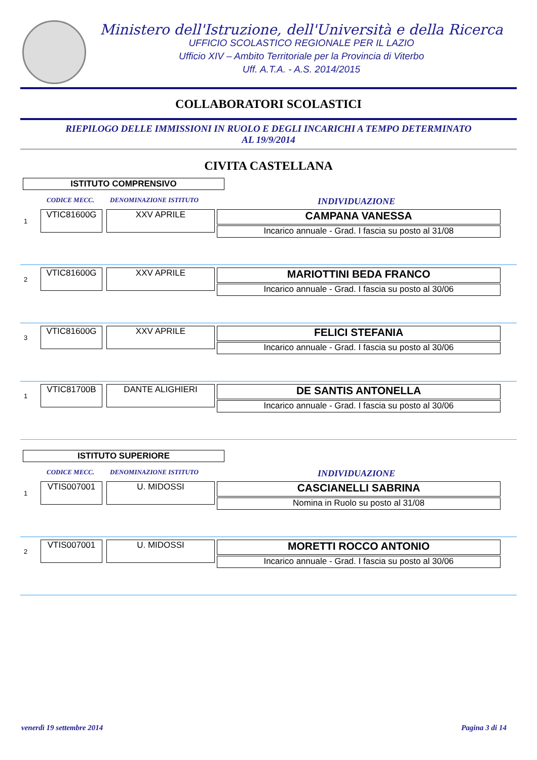Ministero dell'Istruzione, dell'Università e della Ricerca
UFFICIO SCOLASTICO REGIONALE PER IL LAZIO
Ufficio XIV – Ambito Territoriale per la Provincia di Viterbo
Uff. A.T.A. - A.S. 2014/2015
COLLABORATORI SCOLASTICI
RIEPILOGO DELLE IMMISSIONI IN RUOLO E DEGLI INCARICHI A TEMPO DETERMINATO
AL 19/9/2014
CIVITA CASTELLANA
ISTITUTO COMPRENSIVO
CODICE MECC. DENOMINAZIONE ISTITUTO INDIVIDUAZIONE
1
VTIC81600G XXV APRILE
CAMPANA VANESSA
Incarico annuale - Grad. I fascia su posto al 31/08
2
VTIC81600G XXV APRILE
MARIOTTINI BEDA FRANCO
Incarico annuale - Grad. I fascia su posto al 30/06
3
VTIC81600G XXV APRILE
FELICI STEFANIA
Incarico annuale - Grad. I fascia su posto al 30/06
1
VTIC81700B DANTE ALIGHIERI
DE SANTIS ANTONELLA
Incarico annuale - Grad. I fascia su posto al 30/06
ISTITUTO SUPERIORE
CODICE MECC. DENOMINAZIONE ISTITUTO INDIVIDUAZIONE
1
VTIS007001 U. MIDOSSI
CASCIANELLI SABRINA
Nomina in Ruolo su posto al 31/08
2
VTIS007001 U. MIDOSSI
MORETTI ROCCO ANTONIO
Incarico annuale - Grad. I fascia su posto al 30/06
venerdì 19 settembre 2014 Pagina 3 di 14